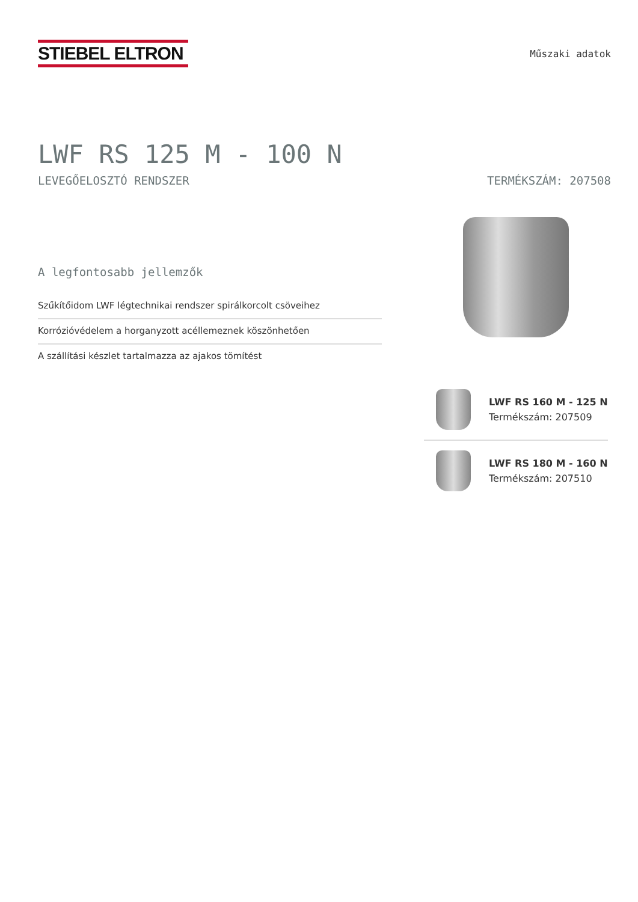STIEBEL ELTRON
Műszaki adatok
LWF RS 125 M - 100 N
LEVEGŐELOSZTÓ RENDSZER TERMÉKSZÁM: 207508
A legfontosabb jellemzők
Szűkítőidom LWF légtechnikai rendszer spirálkorcolt csöveihez
Korrózióvédelem a horganyzott acéllemeznek köszönhetően
A szállítási készlet tartalmazza az ajakos tömítést
LWF RS 160 M - 125 N
Termékszám: 207509
LWF RS 180 M - 160 N
Termékszám: 207510